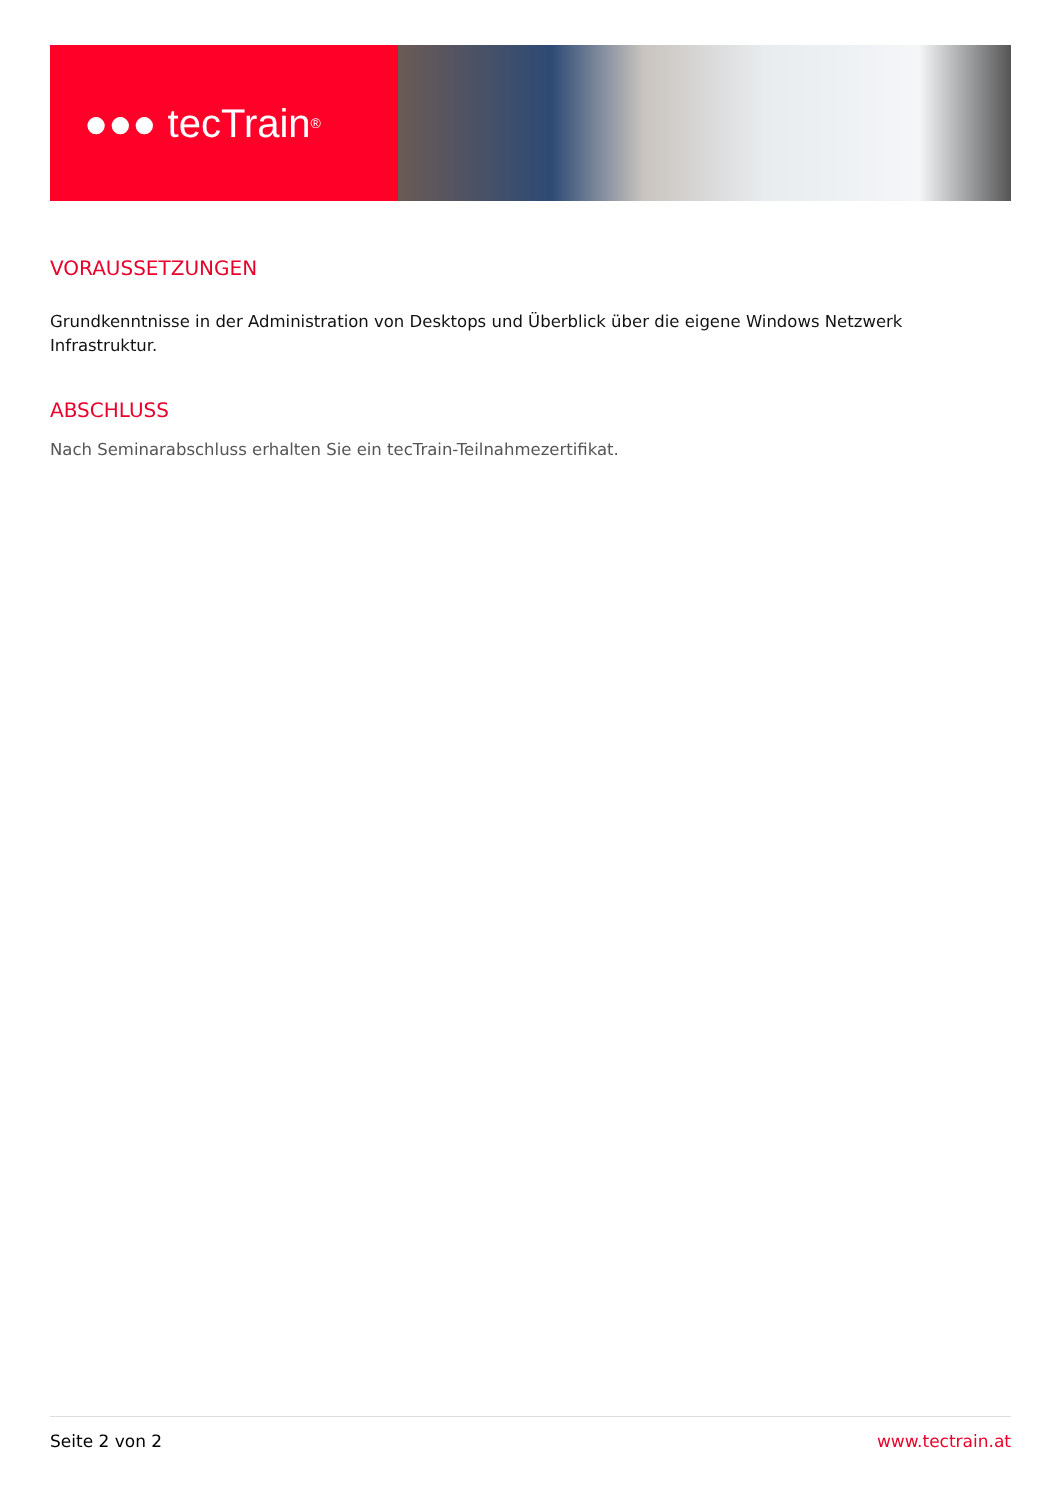●●● tecTrain<sup>®</sup>
VORAUSSETZUNGEN
Grundkenntnisse in der Administration von Desktops und Überblick über die eigene Windows Netzwerk Infrastruktur.
ABSCHLUSS
Nach Seminarabschluss erhalten Sie ein tecTrain-Teilnahmezertifikat.
Seite 2 von 2 www.tectrain.at